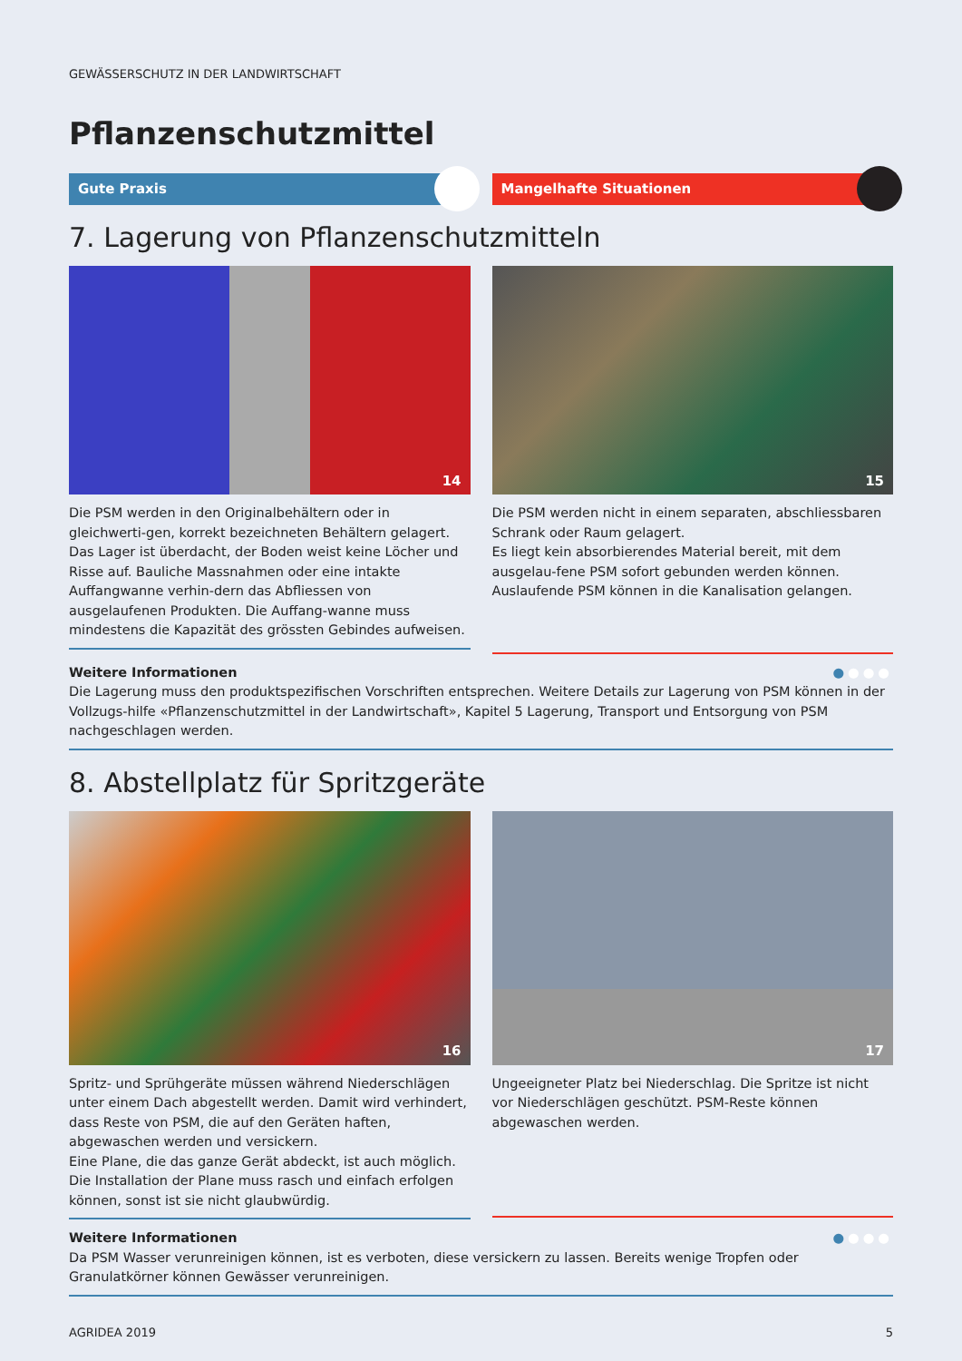GEWÄSSERSCHUTZ IN DER LANDWIRTSCHAFT
Pflanzenschutzmittel
Gute Praxis Mangelhafte Situationen
7. Lagerung von Pflanzenschutzmitteln
14
Die PSM werden in den Originalbehältern oder in gleichwerti-gen, korrekt bezeichneten Behältern gelagert.
Das Lager ist überdacht, der Boden weist keine Löcher und Risse auf. Bauliche Massnahmen oder eine intakte Auffangwanne verhin-dern das Abfliessen von ausgelaufenen Produkten. Die Auffang-wanne muss mindestens die Kapazität des grössten Gebindes aufweisen.
15
Die PSM werden nicht in einem separaten, abschliessbaren Schrank oder Raum gelagert.
Es liegt kein absorbierendes Material bereit, mit dem ausgelau-fene PSM sofort gebunden werden können.
Auslaufende PSM können in die Kanalisation gelangen.
●●●● Weitere Informationen
Die Lagerung muss den produktspezifischen Vorschriften entsprechen. Weitere Details zur Lagerung von PSM können in der Vollzugs-hilfe «Pflanzenschutzmittel in der Landwirtschaft», Kapitel 5 Lagerung, Transport und Entsorgung von PSM nachgeschlagen werden.
8. Abstellplatz für Spritzgeräte
16
Spritz- und Sprühgeräte müssen während Niederschlägen unter einem Dach abgestellt werden. Damit wird verhindert, dass Reste von PSM, die auf den Geräten haften, abgewaschen werden und versickern.
Eine Plane, die das ganze Gerät abdeckt, ist auch möglich. Die Installation der Plane muss rasch und einfach erfolgen können, sonst ist sie nicht glaubwürdig.
17
Ungeeigneter Platz bei Niederschlag. Die Spritze ist nicht vor Niederschlägen geschützt. PSM-Reste können abgewaschen werden.
●●●● Weitere Informationen
Da PSM Wasser verunreinigen können, ist es verboten, diese versickern zu lassen. Bereits wenige Tropfen oder Granulatkörner können Gewässer verunreinigen.
AGRIDEA 2019 5